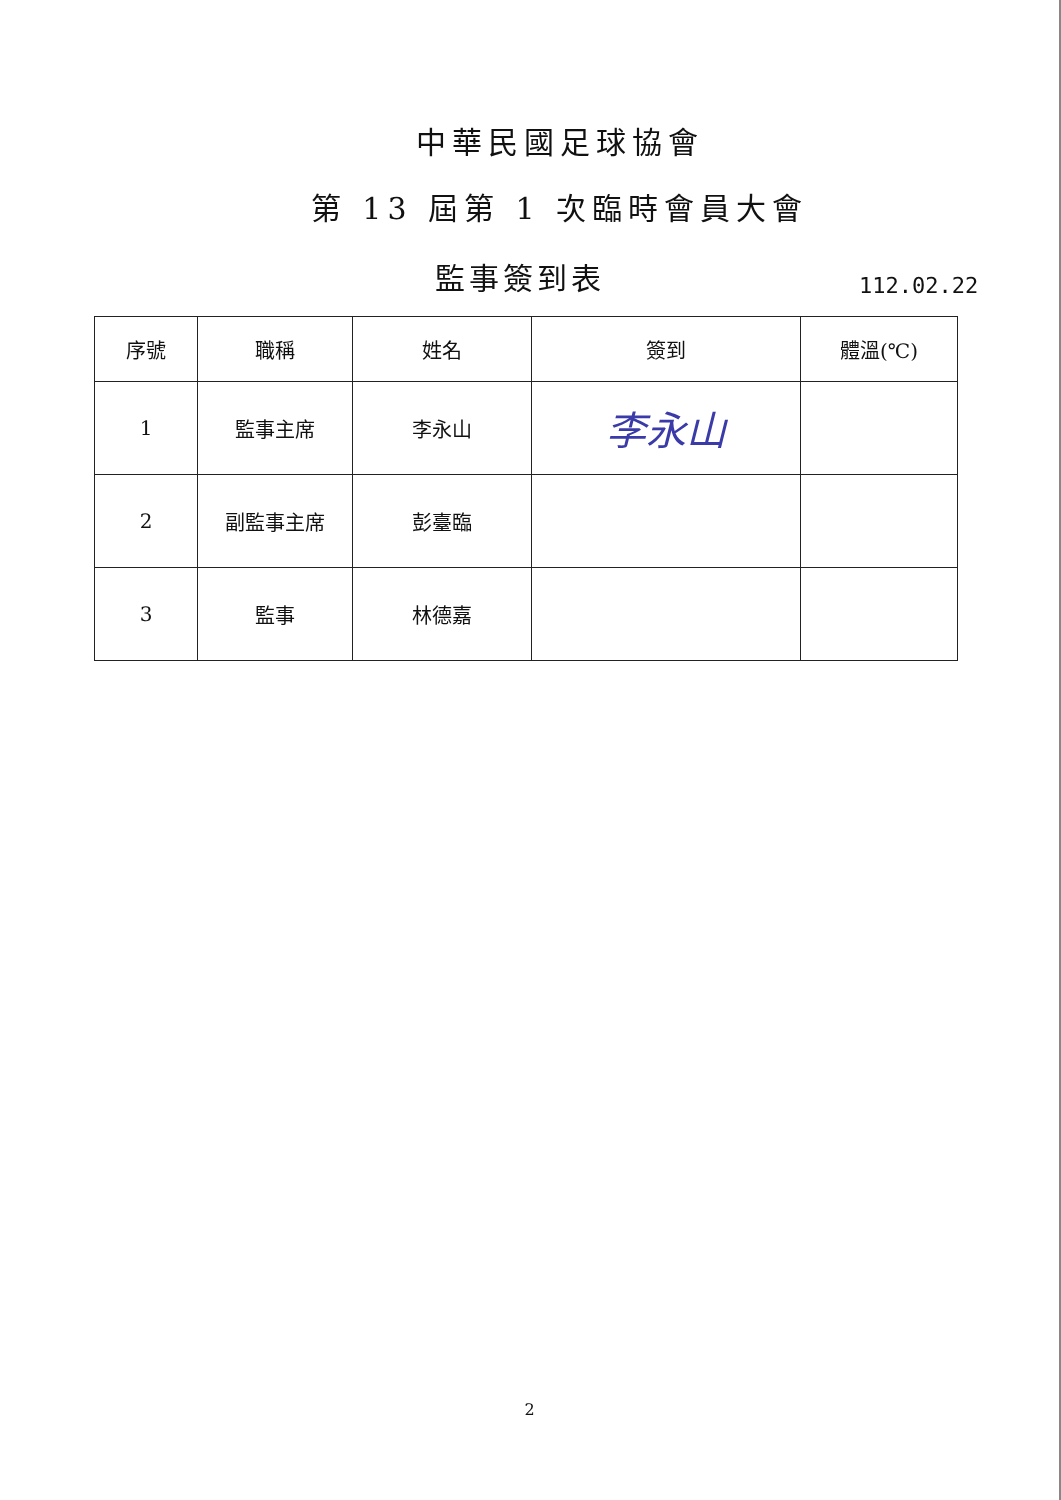中華民國足球協會
第 13 屆第 1 次臨時會員大會
監事簽到表
112.02.22
| 序號 | 職稱 | 姓名 | 簽到 | 體溫(℃) |
| --- | --- | --- | --- | --- |
| 1 | 監事主席 | 李永山 | 李永山 | |
| 2 | 副監事主席 | 彭臺臨 | | |
| 3 | 監事 | 林德嘉 | | |
2